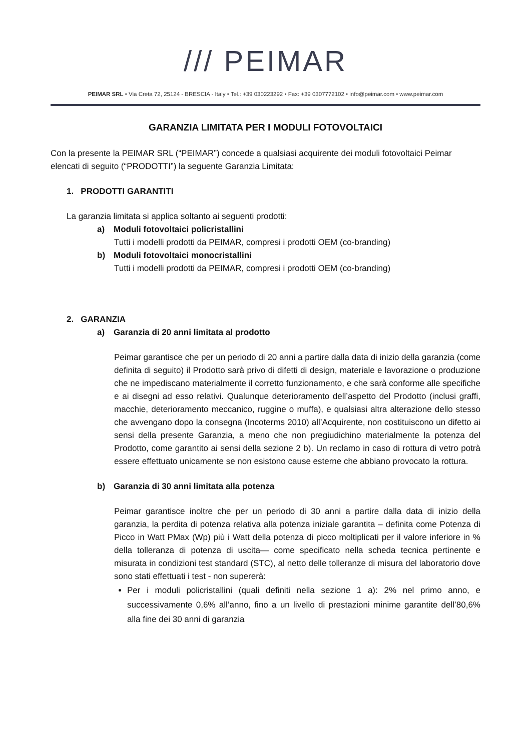/// PEIMAR
PEIMAR SRL • Via Creta 72, 25124 - BRESCIA - Italy • Tel.: +39 030223292 • Fax: +39 0307772102 • info@peimar.com • www.peimar.com
GARANZIA LIMITATA PER I MODULI FOTOVOLTAICI
Con la presente la PEIMAR SRL (“PEIMAR”) concede a qualsiasi acquirente dei moduli fotovoltaici Peimar elencati di seguito (“PRODOTTI”) la seguente Garanzia Limitata:
1. PRODOTTI GARANTITI
La garanzia limitata si applica soltanto ai seguenti prodotti:
a) Moduli fotovoltaici policristallini
Tutti i modelli prodotti da PEIMAR, compresi i prodotti OEM (co-branding)
b) Moduli fotovoltaici monocristallini
Tutti i modelli prodotti da PEIMAR, compresi i prodotti OEM (co-branding)
2. GARANZIA
a) Garanzia di 20 anni limitata al prodotto
Peimar garantisce che per un periodo di 20 anni a partire dalla data di inizio della garanzia (come definita di seguito) il Prodotto sarà privo di difetti di design, materiale e lavorazione o produzione che ne impediscano materialmente il corretto funzionamento, e che sarà conforme alle specifiche e ai disegni ad esso relativi. Qualunque deterioramento dell’aspetto del Prodotto (inclusi graffi, macchie, deterioramento meccanico, ruggine o muffa), e qualsiasi altra alterazione dello stesso che avvengano dopo la consegna (Incoterms 2010) all’Acquirente, non costituiscono un difetto ai sensi della presente Garanzia, a meno che non pregiudichino materialmente la potenza del Prodotto, come garantito ai sensi della sezione 2 b). Un reclamo in caso di rottura di vetro potrà essere effettuato unicamente se non esistono cause esterne che abbiano provocato la rottura.
b) Garanzia di 30 anni limitata alla potenza
Peimar garantisce inoltre che per un periodo di 30 anni a partire dalla data di inizio della garanzia, la perdita di potenza relativa alla potenza iniziale garantita – definita come Potenza di Picco in Watt PMax (Wp) più i Watt della potenza di picco moltiplicati per il valore inferiore in % della tolleranza di potenza di uscita— come specificato nella scheda tecnica pertinente e misurata in condizioni test standard (STC), al netto delle tolleranze di misura del laboratorio dove sono stati effettuati i test - non supererà:
Per i moduli policristallini (quali definiti nella sezione 1 a): 2% nel primo anno, e successivamente 0,6% all’anno, fino a un livello di prestazioni minime garantite dell’80,6% alla fine dei 30 anni di garanzia